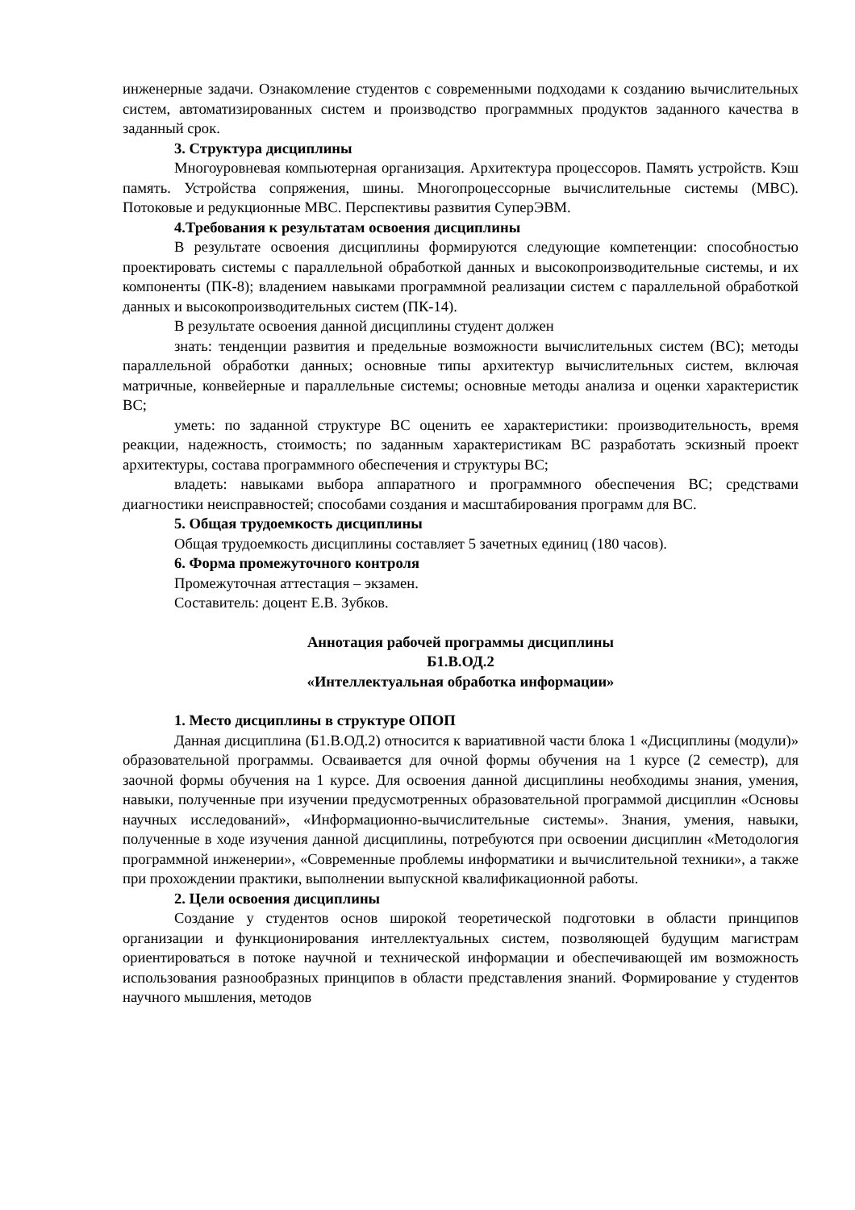инженерные задачи. Ознакомление студентов с современными подходами к созданию вычислительных систем, автоматизированных систем и производство программных продуктов заданного качества в заданный срок.
3. Структура дисциплины
Многоуровневая компьютерная организация. Архитектура процессоров. Память устройств. Кэш память. Устройства сопряжения, шины. Многопроцессорные вычислительные системы (МВС). Потоковые и редукционные МВС. Перспективы развития СуперЭВМ.
4.Требования к результатам освоения дисциплины
В результате освоения дисциплины формируются следующие компетенции: способностью проектировать системы с параллельной обработкой данных и высокопроизводительные системы, и их компоненты (ПК-8); владением навыками программной реализации систем с параллельной обработкой данных и высокопроизводительных систем (ПК-14).
В результате освоения данной дисциплины студент должен
знать: тенденции развития и предельные возможности вычислительных систем (ВС); методы параллельной обработки данных; основные типы архитектур вычислительных систем, включая матричные, конвейерные и параллельные системы; основные методы анализа и оценки характеристик ВС;
уметь: по заданной структуре ВС оценить ее характеристики: производительность, время реакции, надежность, стоимость; по заданным характеристикам ВС разработать эскизный проект архитектуры, состава программного обеспечения и структуры ВС;
владеть: навыками выбора аппаратного и программного обеспечения ВС; средствами диагностики неисправностей; способами создания и масштабирования программ для ВС.
5. Общая трудоемкость дисциплины
Общая трудоемкость дисциплины составляет 5 зачетных единиц (180 часов).
6. Форма промежуточного контроля
Промежуточная аттестация – экзамен.
Составитель: доцент Е.В. Зубков.
Аннотация рабочей программы дисциплины
Б1.В.ОД.2
«Интеллектуальная обработка информации»
1. Место дисциплины в структуре ОПОП
Данная дисциплина (Б1.В.ОД.2) относится к вариативной части блока 1 «Дисциплины (модули)» образовательной программы. Осваивается для очной формы обучения на 1 курсе (2 семестр), для заочной формы обучения на 1 курсе. Для освоения данной дисциплины необходимы знания, умения, навыки, полученные при изучении предусмотренных образовательной программой дисциплин «Основы научных исследований», «Информационно-вычислительные системы». Знания, умения, навыки, полученные в ходе изучения данной дисциплины, потребуются при освоении дисциплин «Методология программной инженерии», «Современные проблемы информатики и вычислительной техники», а также при прохождении практики, выполнении выпускной квалификационной работы.
2. Цели освоения дисциплины
Создание у студентов основ широкой теоретической подготовки в области принципов организации и функционирования интеллектуальных систем, позволяющей будущим магистрам ориентироваться в потоке научной и технической информации и обеспечивающей им возможность использования разнообразных принципов в области представления знаний. Формирование у студентов научного мышления, методов